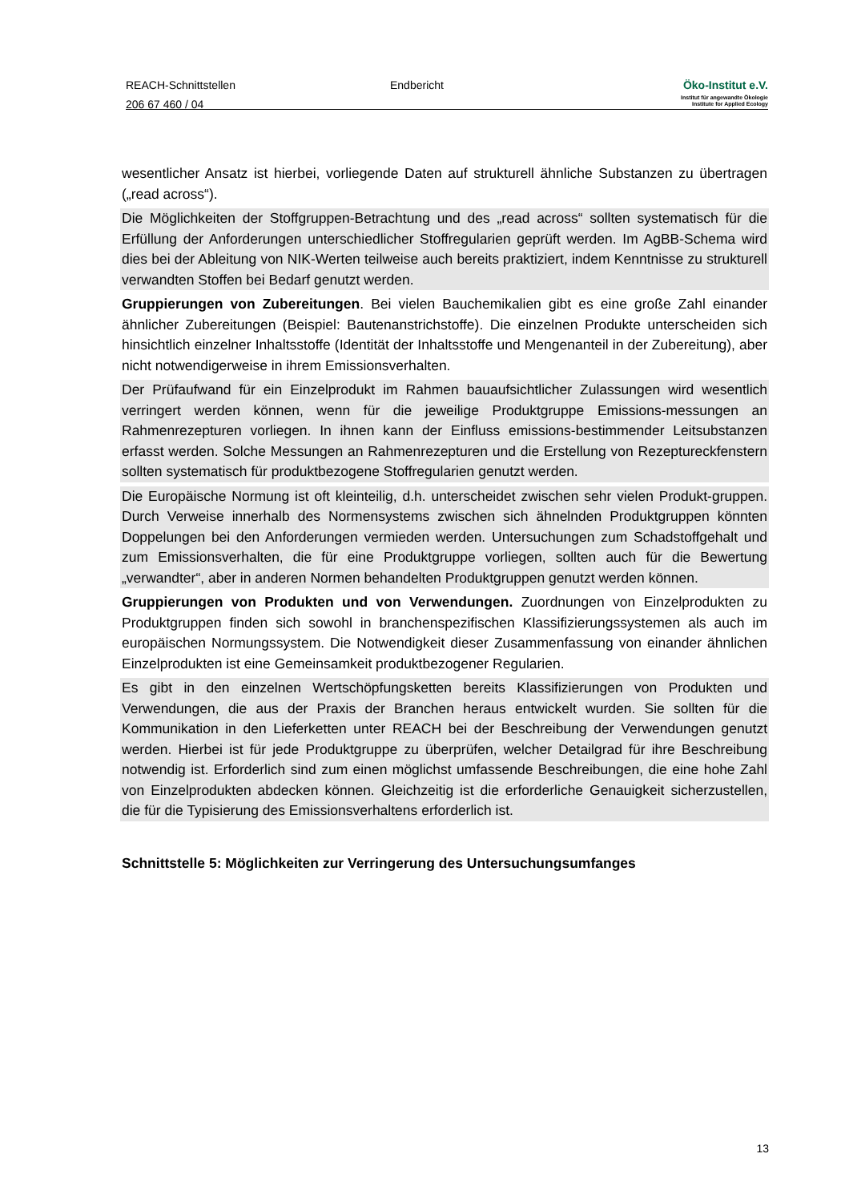REACH-Schnittstellen
206 67 460 / 04
Endbericht Öko-Institut e.V.
Institut für angewandte Ökologie
Institute for Applied Ecology
wesentlicher Ansatz ist hierbei, vorliegende Daten auf strukturell ähnliche Substanzen zu übertragen („read across“).
Die Möglichkeiten der Stoffgruppen-Betrachtung und des „read across“ sollten systematisch für die Erfüllung der Anforderungen unterschiedlicher Stoffregularien geprüft werden. Im AgBB-Schema wird dies bei der Ableitung von NIK-Werten teilweise auch bereits praktiziert, indem Kenntnisse zu strukturell verwandten Stoffen bei Bedarf genutzt werden.
Gruppierungen von Zubereitungen. Bei vielen Bauchemikalien gibt es eine große Zahl einander ähnlicher Zubereitungen (Beispiel: Bautenanstrichstoffe). Die einzelnen Produkte unterscheiden sich hinsichtlich einzelner Inhaltsstoffe (Identität der Inhaltsstoffe und Mengenanteil in der Zubereitung), aber nicht notwendigerweise in ihrem Emissionsverhalten.
Der Prüfaufwand für ein Einzelprodukt im Rahmen bauaufsichtlicher Zulassungen wird wesentlich verringert werden können, wenn für die jeweilige Produktgruppe Emissions-messungen an Rahmenrezepturen vorliegen. In ihnen kann der Einfluss emissions-bestimmender Leitsubstanzen erfasst werden. Solche Messungen an Rahmenrezepturen und die Erstellung von Rezeptureckfenstern sollten systematisch für produktbezogene Stoffregularien genutzt werden.
Die Europäische Normung ist oft kleinteilig, d.h. unterscheidet zwischen sehr vielen Produkt-gruppen. Durch Verweise innerhalb des Normensystems zwischen sich ähnelnden Produktgruppen könnten Doppelungen bei den Anforderungen vermieden werden. Untersuchungen zum Schadstoffgehalt und zum Emissionsverhalten, die für eine Produktgruppe vorliegen, sollten auch für die Bewertung „verwandter“, aber in anderen Normen behandelten Produktgruppen genutzt werden können.
Gruppierungen von Produkten und von Verwendungen. Zuordnungen von Einzelprodukten zu Produktgruppen finden sich sowohl in branchenspezifischen Klassifizierungssystemen als auch im europäischen Normungssystem. Die Notwendigkeit dieser Zusammenfassung von einander ähnlichen Einzelprodukten ist eine Gemeinsamkeit produktbezogener Regularien.
Es gibt in den einzelnen Wertschöpfungsketten bereits Klassifizierungen von Produkten und Verwendungen, die aus der Praxis der Branchen heraus entwickelt wurden. Sie sollten für die Kommunikation in den Lieferketten unter REACH bei der Beschreibung der Verwendungen genutzt werden. Hierbei ist für jede Produktgruppe zu überprüfen, welcher Detailgrad für ihre Beschreibung notwendig ist. Erforderlich sind zum einen möglichst umfassende Beschreibungen, die eine hohe Zahl von Einzelprodukten abdecken können. Gleichzeitig ist die erforderliche Genauigkeit sicherzustellen, die für die Typisierung des Emissionsverhaltens erforderlich ist.
Schnittstelle 5: Möglichkeiten zur Verringerung des Untersuchungsumfanges
13